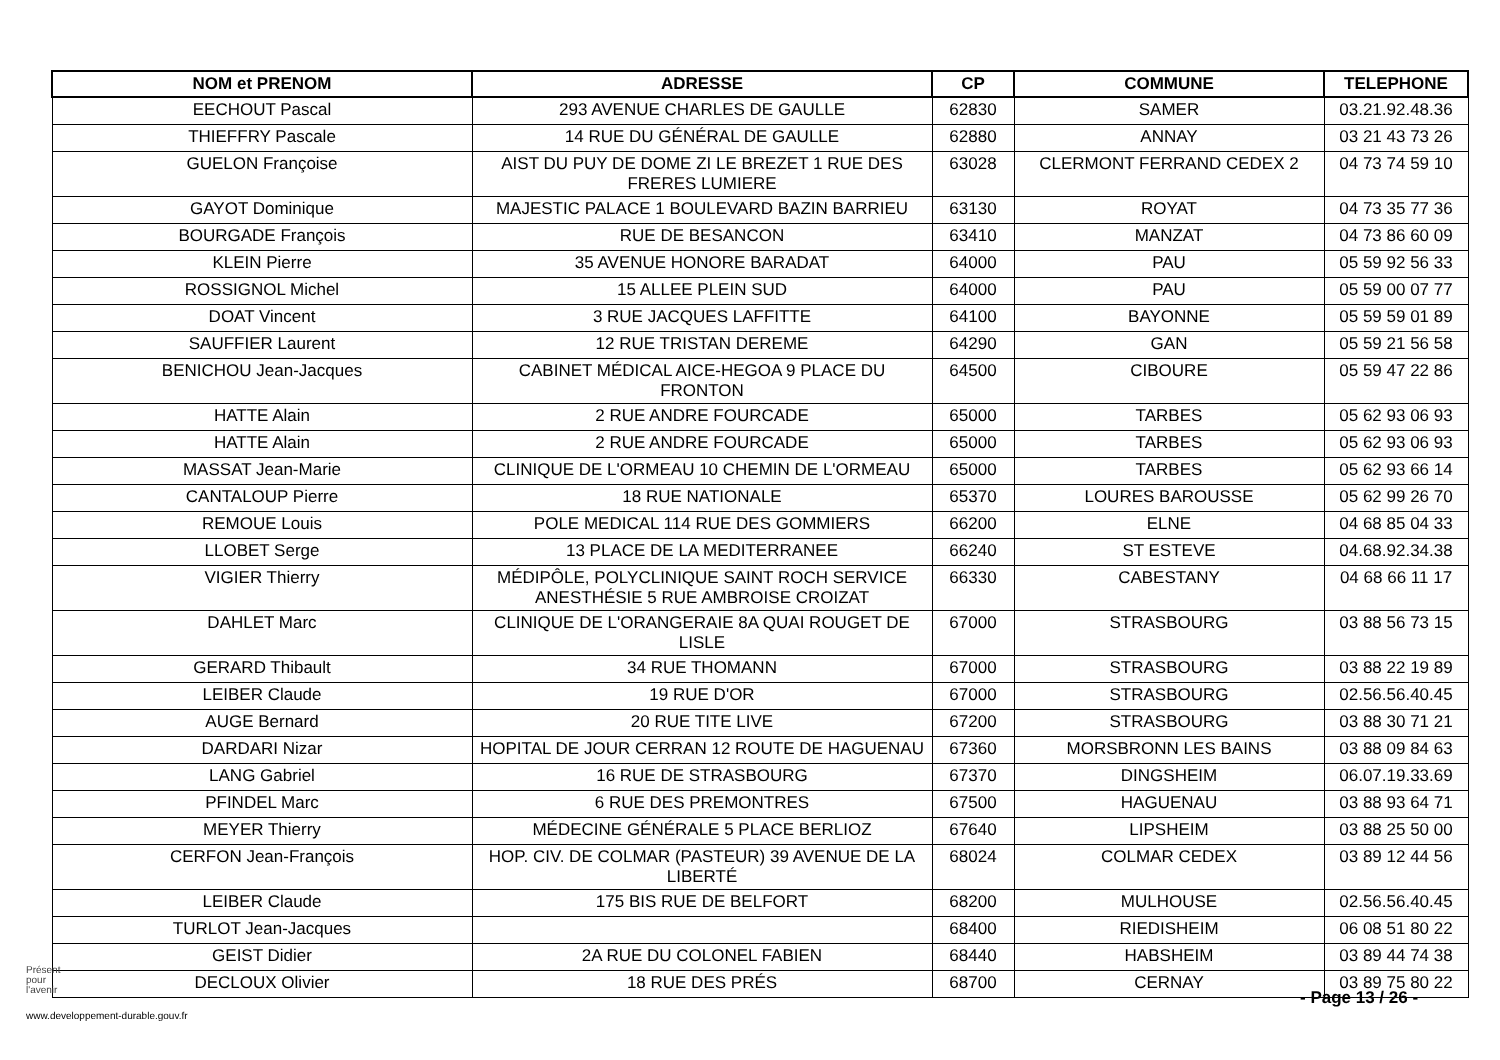| NOM et PRENOM | ADRESSE | CP | COMMUNE | TELEPHONE |
| --- | --- | --- | --- | --- |
| EECHOUT Pascal | 293 AVENUE CHARLES DE GAULLE | 62830 | SAMER | 03.21.92.48.36 |
| THIEFFRY Pascale | 14 RUE DU GÉNÉRAL DE GAULLE | 62880 | ANNAY | 03 21 43 73 26 |
| GUELON Françoise | AIST DU PUY DE DOME ZI LE BREZET 1 RUE DES FRERES LUMIERE | 63028 | CLERMONT FERRAND CEDEX 2 | 04 73 74 59 10 |
| GAYOT Dominique | MAJESTIC PALACE 1 BOULEVARD BAZIN BARRIEU | 63130 | ROYAT | 04 73 35 77 36 |
| BOURGADE François | RUE DE BESANCON | 63410 | MANZAT | 04 73 86 60 09 |
| KLEIN Pierre | 35 AVENUE HONORE BARADAT | 64000 | PAU | 05 59 92 56 33 |
| ROSSIGNOL Michel | 15 ALLEE PLEIN SUD | 64000 | PAU | 05 59 00 07 77 |
| DOAT Vincent | 3 RUE JACQUES LAFFITTE | 64100 | BAYONNE | 05 59 59 01 89 |
| SAUFFIER Laurent | 12 RUE TRISTAN DEREME | 64290 | GAN | 05 59 21 56 58 |
| BENICHOU Jean-Jacques | CABINET MÉDICAL AICE-HEGOA 9 PLACE DU FRONTON | 64500 | CIBOURE | 05 59 47 22 86 |
| HATTE Alain | 2 RUE ANDRE FOURCADE | 65000 | TARBES | 05 62 93 06 93 |
| HATTE Alain | 2 RUE ANDRE FOURCADE | 65000 | TARBES | 05 62 93 06 93 |
| MASSAT Jean-Marie | CLINIQUE DE L'ORMEAU 10 CHEMIN DE L'ORMEAU | 65000 | TARBES | 05 62 93 66 14 |
| CANTALOUP Pierre | 18 RUE NATIONALE | 65370 | LOURES BAROUSSE | 05 62 99 26 70 |
| REMOUE Louis | POLE MEDICAL 114 RUE DES GOMMIERS | 66200 | ELNE | 04 68 85 04 33 |
| LLOBET Serge | 13 PLACE DE LA MEDITERRANEE | 66240 | ST ESTEVE | 04.68.92.34.38 |
| VIGIER Thierry | MÉDIPÔLE, POLYCLINIQUE SAINT ROCH SERVICE ANESTHÉSIE 5 RUE AMBROISE CROIZAT | 66330 | CABESTANY | 04 68 66 11 17 |
| DAHLET Marc | CLINIQUE DE L'ORANGERAIE 8A QUAI ROUGET DE LISLE | 67000 | STRASBOURG | 03 88 56 73 15 |
| GERARD Thibault | 34 RUE THOMANN | 67000 | STRASBOURG | 03 88 22 19 89 |
| LEIBER Claude | 19 RUE D'OR | 67000 | STRASBOURG | 02.56.56.40.45 |
| AUGE Bernard | 20 RUE TITE LIVE | 67200 | STRASBOURG | 03 88 30 71 21 |
| DARDARI Nizar | HOPITAL DE JOUR CERRAN 12 ROUTE DE HAGUENAU | 67360 | MORSBRONN LES BAINS | 03 88 09 84 63 |
| LANG Gabriel | 16 RUE DE STRASBOURG | 67370 | DINGSHEIM | 06.07.19.33.69 |
| PFINDEL Marc | 6 RUE DES PREMONTRES | 67500 | HAGUENAU | 03 88 93 64 71 |
| MEYER Thierry | MÉDECINE GÉNÉRALE 5 PLACE BERLIOZ | 67640 | LIPSHEIM | 03 88 25 50 00 |
| CERFON Jean-François | HOP. CIV. DE COLMAR (PASTEUR) 39 AVENUE DE LA LIBERTÉ | 68024 | COLMAR CEDEX | 03 89 12 44 56 |
| LEIBER Claude | 175 BIS RUE DE BELFORT | 68200 | MULHOUSE | 02.56.56.40.45 |
| TURLOT Jean-Jacques | | 68400 | RIEDISHEIM | 06 08 51 80 22 |
| GEIST Didier | 2A RUE DU COLONEL FABIEN | 68440 | HABSHEIM | 03 89 44 74 38 |
| DECLOUX Olivier | 18 RUE DES PRÉS | 68700 | CERNAY | 03 89 75 80 22 |
Présent
pour
l'avenir
- Page 13 / 26 -
www.developpement-durable.gouv.fr